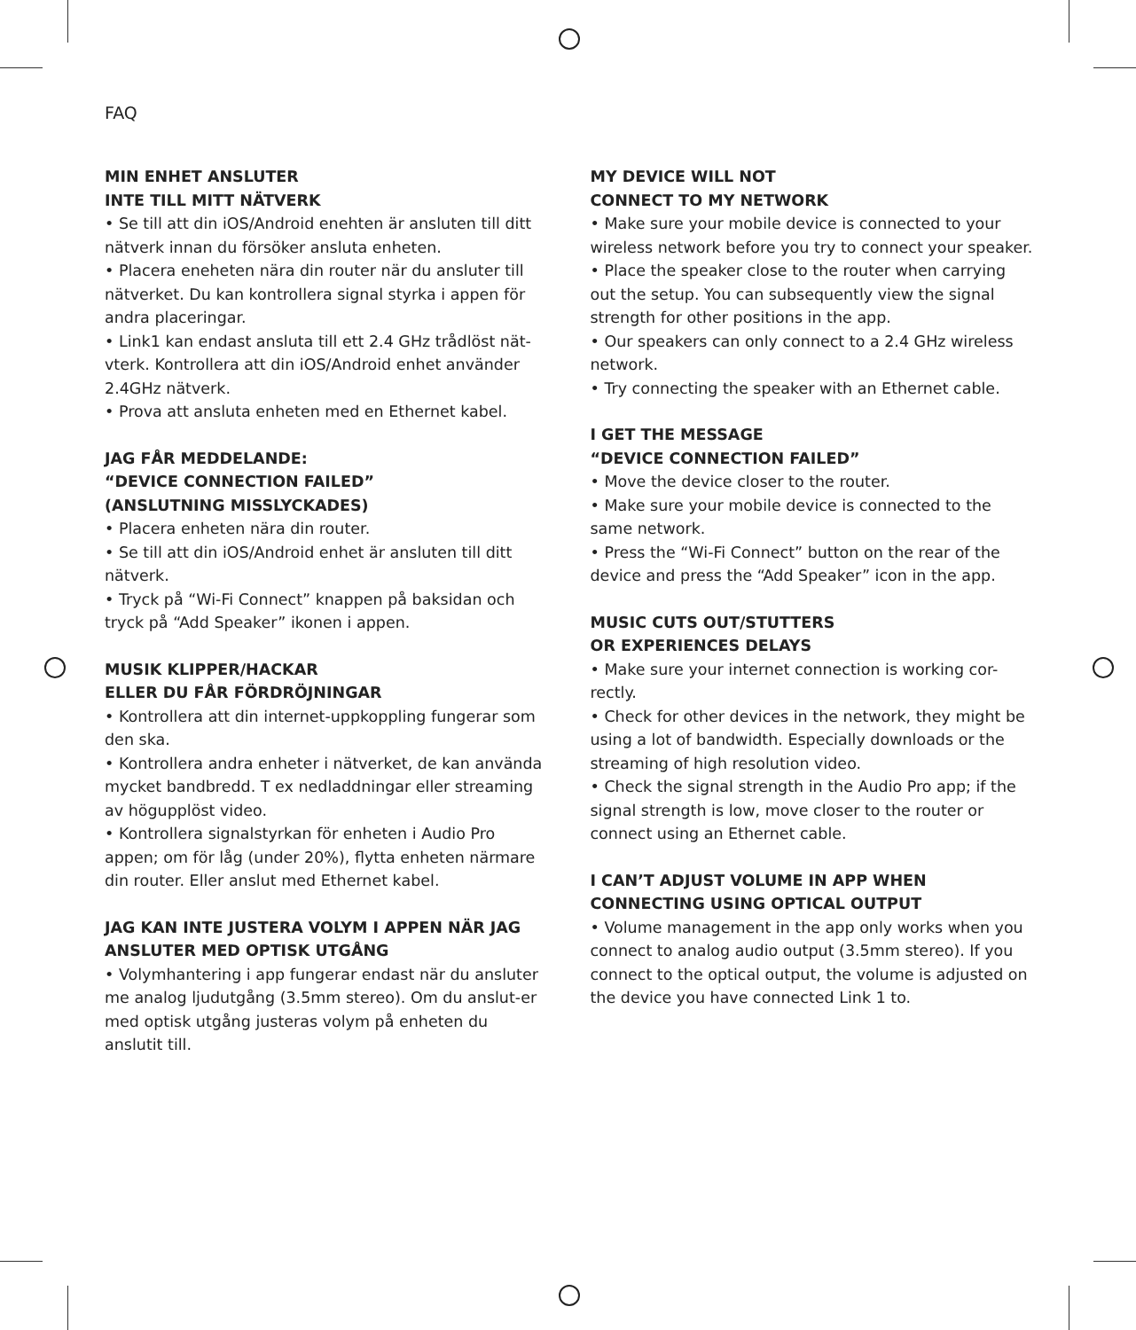FAQ
MIN ENHET ANSLUTER
INTE TILL MITT NÄTVERK
• Se till att din iOS/Android enehten är ansluten till ditt nätverk innan du försöker ansluta enheten.
• Placera eneheten nära din router när du ansluter till nätverket. Du kan kontrollera signal styrka i appen för andra placeringar.
• Link1 kan endast ansluta till ett 2.4 GHz trådlöst nät-vterk. Kontrollera att din iOS/Android enhet använder 2.4GHz nätverk.
• Prova att ansluta enheten med en Ethernet kabel.
JAG FÅR MEDDELANDE:
“DEVICE CONNECTION FAILED”
(ANSLUTNING MISSLYCKADES)
• Placera enheten nära din router.
• Se till att din iOS/Android enhet är ansluten till ditt nätverk.
• Tryck på “Wi-Fi Connect” knappen på baksidan och tryck på “Add Speaker” ikonen i appen.
MUSIK KLIPPER/HACKAR
ELLER DU FÅR FÖRDRÖJNINGAR
• Kontrollera att din internet-uppkoppling fungerar som den ska.
• Kontrollera andra enheter i nätverket, de kan använda mycket bandbredd. T ex nedladdningar eller streaming av högupplöst video.
• Kontrollera signalstyrkan för enheten i Audio Pro appen; om för låg (under 20%), flytta enheten närmare din router. Eller anslut med Ethernet kabel.
JAG KAN INTE JUSTERA VOLYM I APPEN NÄR JAG ANSLUTER MED OPTISK UTGÅNG
• Volymhantering i app fungerar endast när du ansluter me analog ljudutgång (3.5mm stereo). Om du anslut-er med optisk utgång justeras volym på enheten du anslutit till.
MY DEVICE WILL NOT
CONNECT TO MY NETWORK
• Make sure your mobile device is connected to your wireless network before you try to connect your speaker.
• Place the speaker close to the router when carrying out the setup. You can subsequently view the signal strength for other positions in the app.
• Our speakers can only connect to a 2.4 GHz wireless network.
• Try connecting the speaker with an Ethernet cable.
I GET THE MESSAGE
“DEVICE CONNECTION FAILED”
• Move the device closer to the router.
• Make sure your mobile device is connected to the same network.
• Press the “Wi-Fi Connect” button on the rear of the device and press the “Add Speaker” icon in the app.
MUSIC CUTS OUT/STUTTERS
OR EXPERIENCES DELAYS
• Make sure your internet connection is working cor-rectly.
• Check for other devices in the network, they might be using a lot of bandwidth. Especially downloads or the streaming of high resolution video.
• Check the signal strength in the Audio Pro app; if the signal strength is low, move closer to the router or connect using an Ethernet cable.
I CAN’T ADJUST VOLUME IN APP WHEN CONNECTING USING OPTICAL OUTPUT
• Volume management in the app only works when you connect to analog audio output (3.5mm stereo). If you connect to the optical output, the volume is adjusted on the device you have connected Link 1 to.